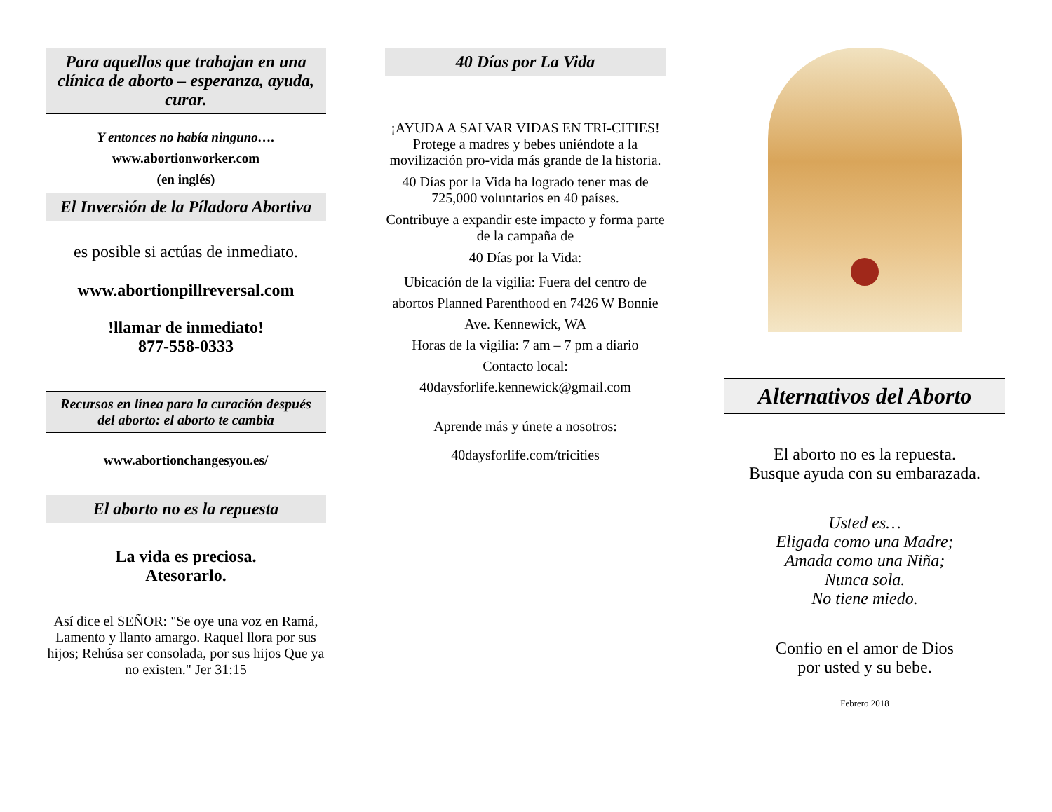Para aquellos que trabajan en una clínica de aborto – esperanza, ayuda, curar.
Y entonces no había ninguno….
www.abortionworker.com
(en inglés)
El Inversión de la Píladora Abortiva
es posible si actúas de inmediato.
www.abortionpillreversal.com
!llamar de inmediato!
877-558-0333
Recursos en línea para la curación después del aborto: el aborto te cambia
www.abortionchangesyou.es/
El aborto no es la repuesta
La vida es preciosa.
Atesorarlo.
Así dice el SEÑOR: "Se oye una voz en Ramá, Lamento y llanto amargo. Raquel llora por sus hijos; Rehúsa ser consolada, por sus hijos Que ya no existen." Jer 31:15
40 Días por La Vida
¡AYUDA A SALVAR VIDAS EN TRI-CITIES!
Protege a madres y bebes uniéndote a la movilización pro-vida más grande de la historia.
40 Días por la Vida ha logrado tener mas de 725,000 voluntarios en 40 países.
Contribuye a expandir este impacto y forma parte de la campaña de
40 Días por la Vida:
Ubicación de la vigilia: Fuera del centro de abortos Planned Parenthood en 7426 W Bonnie Ave. Kennewick, WA
Horas de la vigilia: 7 am – 7 pm a diario
Contacto local:
40daysforlife.kennewick@gmail.com
Aprende más y únete a nosotros:
40daysforlife.com/tricities
Alternativos del Aborto
El aborto no es la repuesta.
Busque ayuda con su embarazada.
Usted es…
Eligada como una Madre;
Amada como una Niña;
Nunca sola.
No tiene miedo.
Confio en el amor de Dios
por usted y su bebe.
Febrero 2018